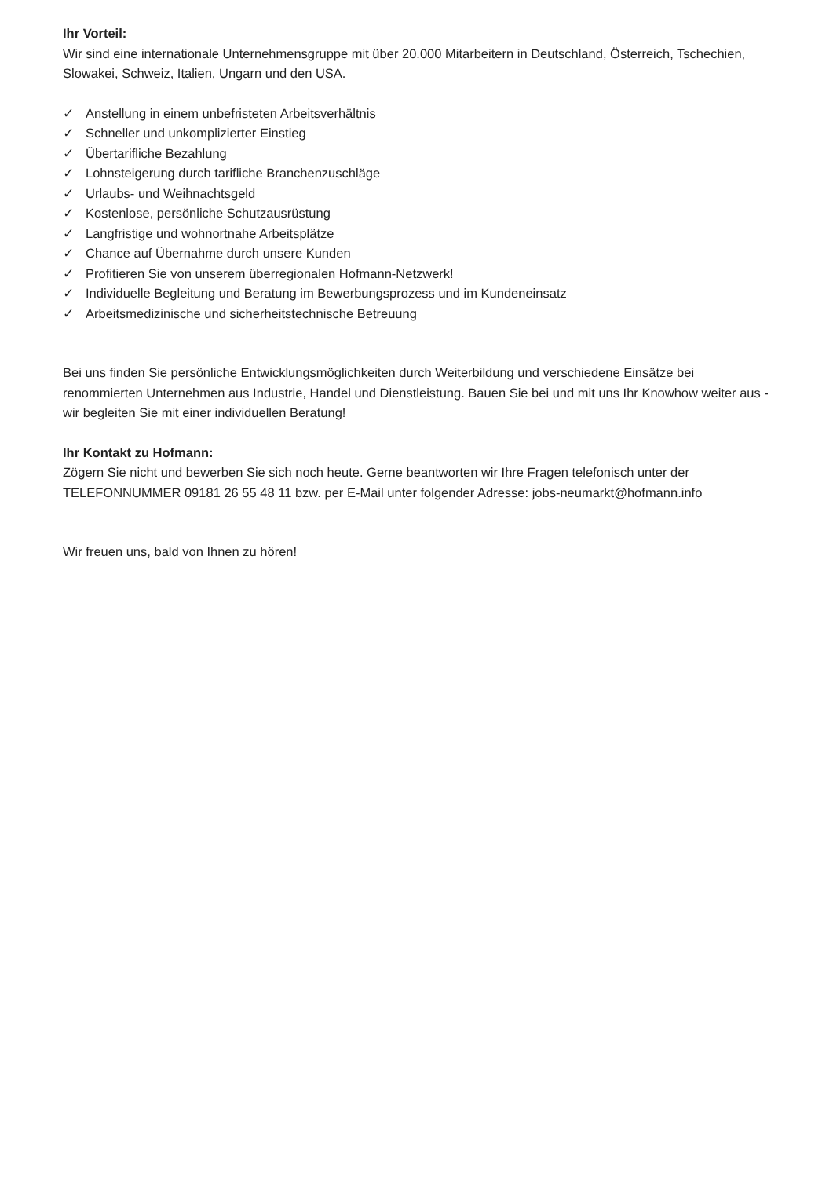Ihr Vorteil:
Wir sind eine internationale Unternehmensgruppe mit über 20.000 Mitarbeitern in Deutschland, Österreich, Tschechien, Slowakei, Schweiz, Italien, Ungarn und den USA.
✓ Anstellung in einem unbefristeten Arbeitsverhältnis
✓ Schneller und unkomplizierter Einstieg
✓ Übertarifliche Bezahlung
✓ Lohnsteigerung durch tarifliche Branchenzuschläge
✓ Urlaubs- und Weihnachtsgeld
✓ Kostenlose, persönliche Schutzausrüstung
✓ Langfristige und wohnortnahe Arbeitsplätze
✓ Chance auf Übernahme durch unsere Kunden
✓ Profitieren Sie von unserem überregionalen Hofmann-Netzwerk!
✓ Individuelle Begleitung und Beratung im Bewerbungsprozess und im Kundeneinsatz
✓ Arbeitsmedizinische und sicherheitstechnische Betreuung
Bei uns finden Sie persönliche Entwicklungsmöglichkeiten durch Weiterbildung und verschiedene Einsätze bei renommierten Unternehmen aus Industrie, Handel und Dienstleistung. Bauen Sie bei und mit uns Ihr Knowhow weiter aus - wir begleiten Sie mit einer individuellen Beratung!
Ihr Kontakt zu Hofmann:
Zögern Sie nicht und bewerben Sie sich noch heute. Gerne beantworten wir Ihre Fragen telefonisch unter der TELEFONNUMMER 09181 26 55 48 11 bzw. per E-Mail unter folgender Adresse: jobs-neumarkt@hofmann.info
Wir freuen uns, bald von Ihnen zu hören!